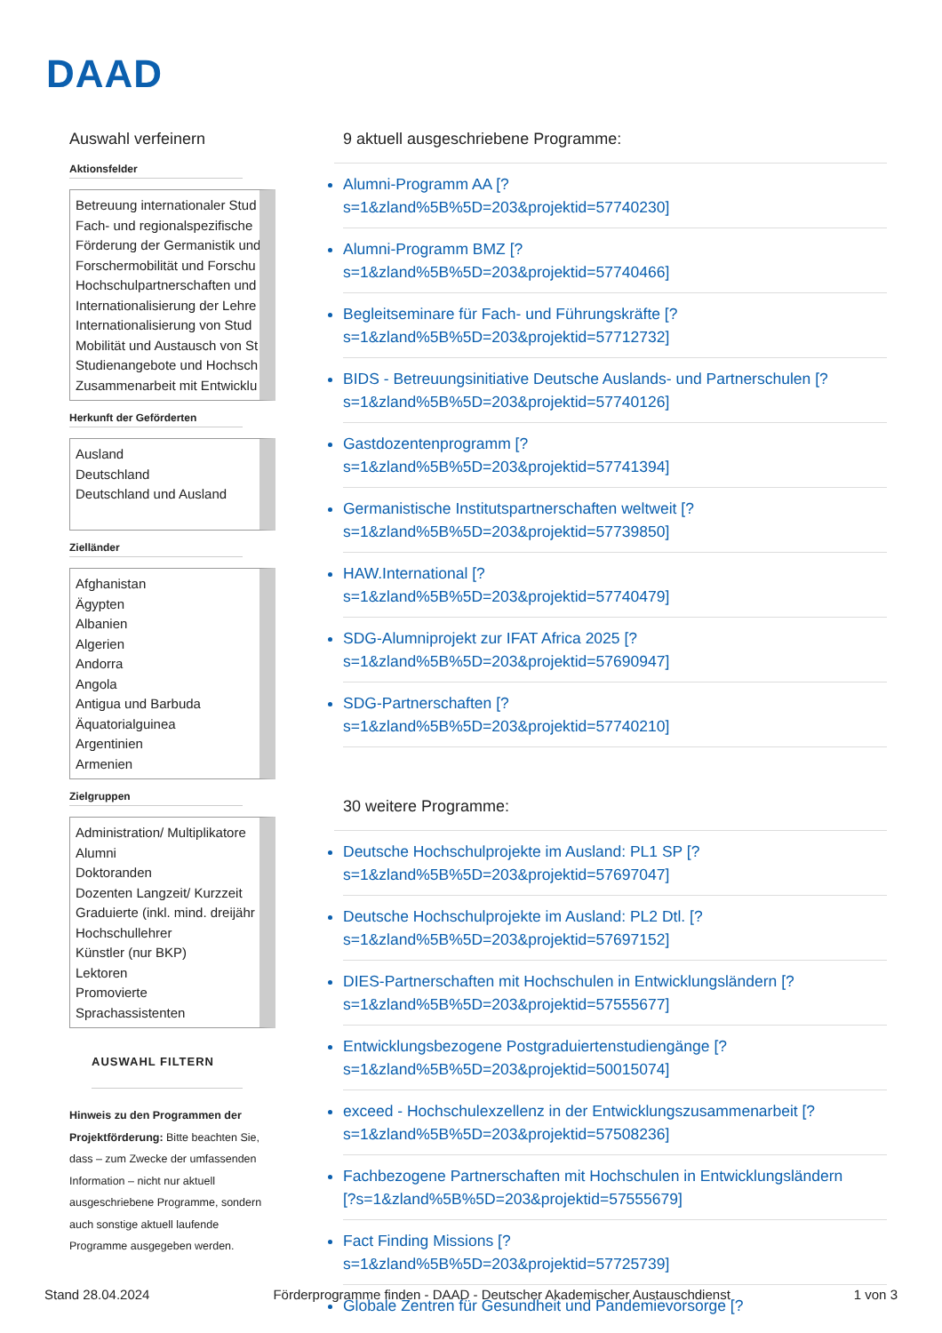DAAD
Auswahl verfeinern
Aktionsfelder
Betreuung internationaler Stud
Fach- und regionalspezifische
Förderung der Germanistik und
Forschermobilität und Forschu
Hochschulpartnerschaften und
Internationalisierung der Lehre
Internationalisierung von Stud
Mobilität und Austausch von St
Studienangebote und Hochsch
Zusammenarbeit mit Entwicklu
Herkunft der Geförderten
Ausland
Deutschland
Deutschland und Ausland
Zielländer
Afghanistan
Ägypten
Albanien
Algerien
Andorra
Angola
Antigua und Barbuda
Äquatorialguinea
Argentinien
Armenien
Zielgruppen
Administration/ Multiplikatore
Alumni
Doktoranden
Dozenten Langzeit/ Kurzzeit
Graduierte (inkl. mind. dreijähr
Hochschullehrer
Künstler (nur BKP)
Lektoren
Promovierte
Sprachassistenten
AUSWAHL FILTERN
Hinweis zu den Programmen der Projektförderung: Bitte beachten Sie, dass – zum Zwecke der umfassenden Information – nicht nur aktuell ausgeschriebene Programme, sondern auch sonstige aktuell laufende Programme ausgegeben werden.
9 aktuell ausgeschriebene Programme:
Alumni-Programm AA [?
s=1&zland%5B%5D=203&projektid=57740230]
Alumni-Programm BMZ [?
s=1&zland%5B%5D=203&projektid=57740466]
Begleitseminare für Fach- und Führungskräfte [?
s=1&zland%5B%5D=203&projektid=57712732]
BIDS - Betreuungsinitiative Deutsche Auslands- und Partnerschulen [?
s=1&zland%5B%5D=203&projektid=57740126]
Gastdozentenprogramm [?
s=1&zland%5B%5D=203&projektid=57741394]
Germanistische Institutspartnerschaften weltweit [?
s=1&zland%5B%5D=203&projektid=57739850]
HAW.International [?
s=1&zland%5B%5D=203&projektid=57740479]
SDG-Alumniprojekt zur IFAT Africa 2025 [?
s=1&zland%5B%5D=203&projektid=57690947]
SDG-Partnerschaften [?
s=1&zland%5B%5D=203&projektid=57740210]
30 weitere Programme:
Deutsche Hochschulprojekte im Ausland: PL1 SP [?
s=1&zland%5B%5D=203&projektid=57697047]
Deutsche Hochschulprojekte im Ausland: PL2 Dtl. [?
s=1&zland%5B%5D=203&projektid=57697152]
DIES-Partnerschaften mit Hochschulen in Entwicklungsländern [?
s=1&zland%5B%5D=203&projektid=57555677]
Entwicklungsbezogene Postgraduiertenstudiengänge [?
s=1&zland%5B%5D=203&projektid=50015074]
exceed - Hochschulexzellenz in der Entwicklungszusammenarbeit [?
s=1&zland%5B%5D=203&projektid=57508236]
Fachbezogene Partnerschaften mit Hochschulen in Entwicklungsländern
[?s=1&zland%5B%5D=203&projektid=57555679]
Fact Finding Missions [?
s=1&zland%5B%5D=203&projektid=57725739]
Globale Zentren für Gesundheit und Pandemievorsorge [?
Stand 28.04.2024 Förderprogramme finden - DAAD - Deutscher Akademischer Austauschdienst 1 von 3